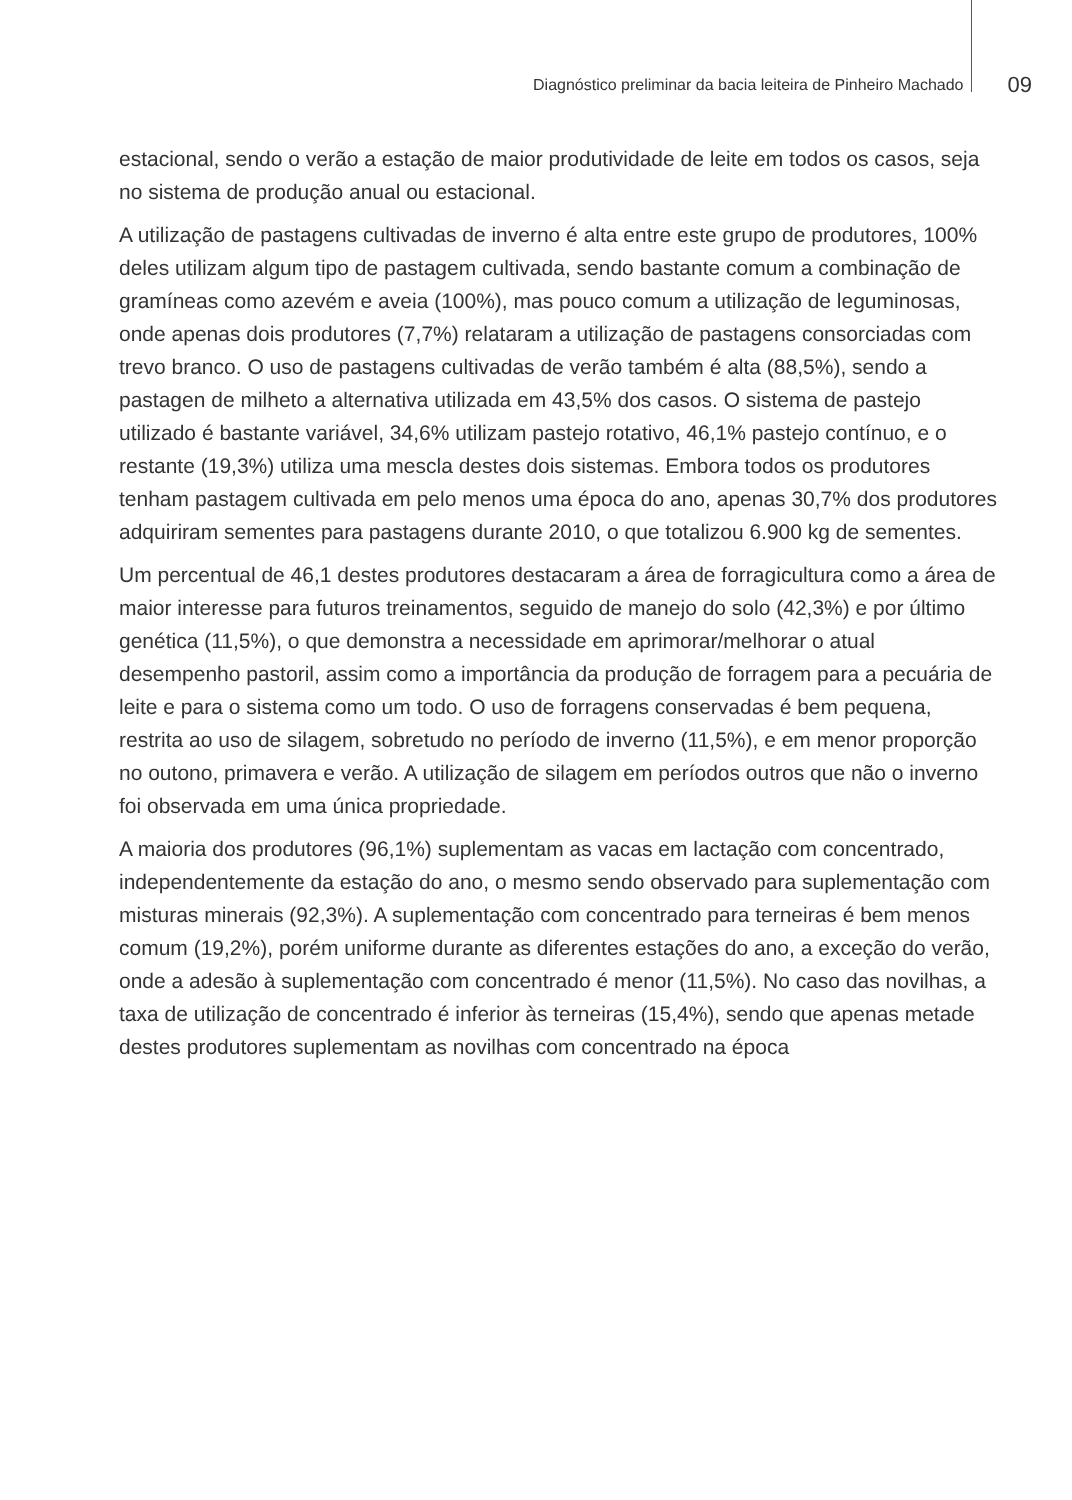Diagnóstico preliminar da bacia leiteira de Pinheiro Machado 09
estacional, sendo o verão a estação de maior produtividade de leite em todos os casos, seja no sistema de produção anual ou estacional.
A utilização de pastagens cultivadas de inverno é alta entre este grupo de produtores, 100% deles utilizam algum tipo de pastagem cultivada, sendo bastante comum a combinação de gramíneas como azevém e aveia (100%), mas pouco comum a utilização de leguminosas, onde apenas dois produtores (7,7%) relataram a utilização de pastagens consorciadas com trevo branco. O uso de pastagens cultivadas de verão também é alta (88,5%), sendo a pastagen de milheto a alternativa utilizada em 43,5% dos casos. O sistema de pastejo utilizado é bastante variável, 34,6% utilizam pastejo rotativo, 46,1% pastejo contínuo, e o restante (19,3%) utiliza uma mescla destes dois sistemas. Embora todos os produtores tenham pastagem cultivada em pelo menos uma época do ano, apenas 30,7% dos produtores adquiriram sementes para pastagens durante 2010, o que totalizou 6.900 kg de sementes.
Um percentual de 46,1 destes produtores destacaram a área de forragicultura como a área de maior interesse para futuros treinamentos, seguido de manejo do solo (42,3%) e por último genética (11,5%), o que demonstra a necessidade em aprimorar/melhorar o atual desempenho pastoril, assim como a importância da produção de forragem para a pecuária de leite e para o sistema como um todo. O uso de forragens conservadas é bem pequena, restrita ao uso de silagem, sobretudo no período de inverno (11,5%), e em menor proporção no outono, primavera e verão. A utilização de silagem em períodos outros que não o inverno foi observada em uma única propriedade.
A maioria dos produtores (96,1%) suplementam as vacas em lactação com concentrado, independentemente da estação do ano, o mesmo sendo observado para suplementação com misturas minerais (92,3%). A suplementação com concentrado para terneiras é bem menos comum (19,2%), porém uniforme durante as diferentes estações do ano, a exceção do verão, onde a adesão à suplementação com concentrado é menor (11,5%). No caso das novilhas, a taxa de utilização de concentrado é inferior às terneiras (15,4%), sendo que apenas metade destes produtores suplementam as novilhas com concentrado na época